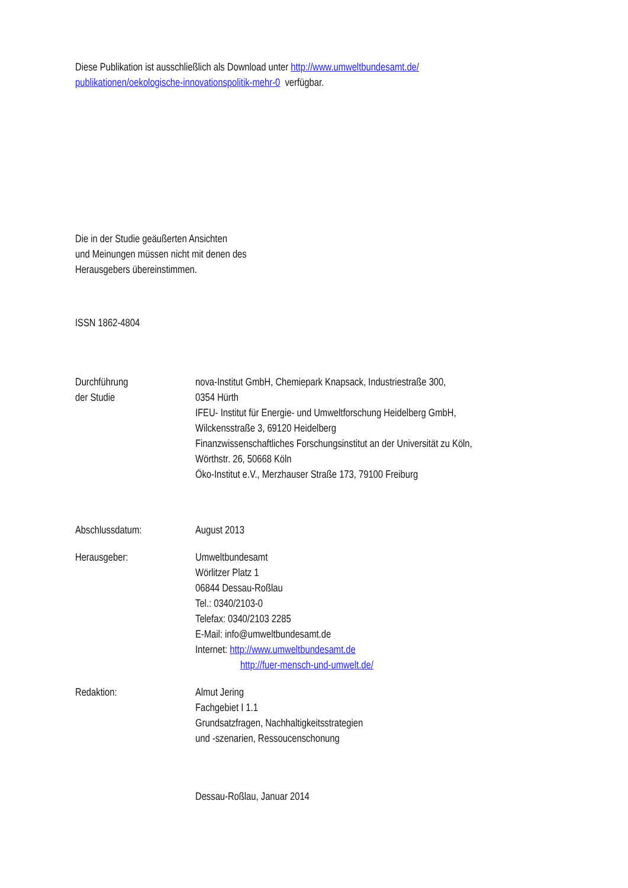Diese Publikation ist ausschließlich als Download unter http://www.umweltbundesamt.de/
publikationen/oekologische-innovationspolitik-mehr-0 verfügbar.
Die in der Studie geäußerten Ansichten
und Meinungen müssen nicht mit denen des
Herausgebers übereinstimmen.
ISSN 1862-4804
Durchführung
der Studie
nova-Institut GmbH, Chemiepark Knapsack, Industriestraße 300,
0354 Hürth
IFEU- Institut für Energie- und Umweltforschung Heidelberg GmbH,
Wilckensstraße 3, 69120 Heidelberg
Finanzwissenschaftliches Forschungsinstitut an der Universität zu Köln,
Wörthstr. 26, 50668 Köln
Öko-Institut e.V., Merzhauser Straße 173, 79100 Freiburg
Abschlussdatum: August 2013
Herausgeber: Umweltbundesamt
Wörlitzer Platz 1
06844 Dessau-Roßlau
Tel.: 0340/2103-0
Telefax: 0340/2103 2285
E-Mail: info@umweltbundesamt.de
Internet: http://www.umweltbundesamt.de
http://fuer-mensch-und-umwelt.de/
Redaktion: Almut Jering
Fachgebiet I 1.1
Grundsatzfragen, Nachhaltigkeitsstrategien
und -szenarien, Ressoucenschonung
Dessau-Roßlau, Januar 2014